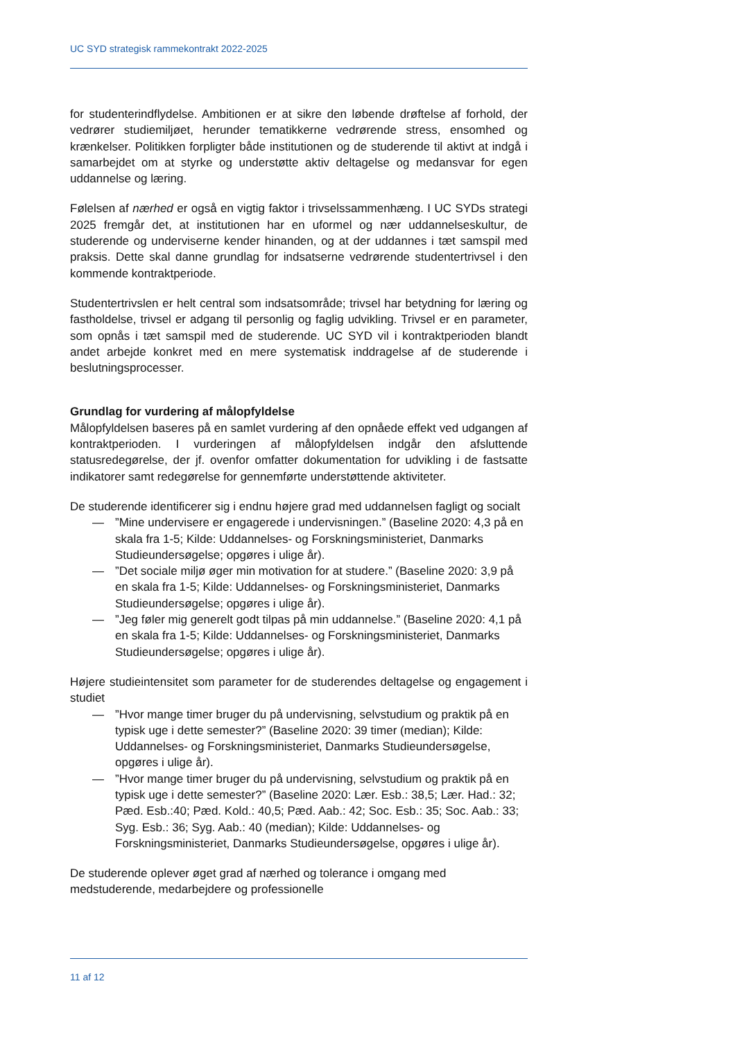UC SYD strategisk rammekontrakt 2022-2025
for studenterindflydelse. Ambitionen er at sikre den løbende drøftelse af forhold, der vedrører studiemiljøet, herunder tematikkerne vedrørende stress, ensomhed og krænkelser. Politikken forpligter både institutionen og de studerende til aktivt at indgå i samarbejdet om at styrke og understøtte aktiv deltagelse og medansvar for egen uddannelse og læring.
Følelsen af nærhed er også en vigtig faktor i trivselssammenhæng. I UC SYDs strategi 2025 fremgår det, at institutionen har en uformel og nær uddannelseskultur, de studerende og underviserne kender hinanden, og at der uddannes i tæt samspil med praksis. Dette skal danne grundlag for indsatserne vedrørende studentertrivsel i den kommende kontraktperiode.
Studentertrivslen er helt central som indsatsområde; trivsel har betydning for læring og fastholdelse, trivsel er adgang til personlig og faglig udvikling. Trivsel er en parameter, som opnås i tæt samspil med de studerende. UC SYD vil i kontraktperioden blandt andet arbejde konkret med en mere systematisk inddragelse af de studerende i beslutningsprocesser.
Grundlag for vurdering af målopfyldelse
Målopfyldelsen baseres på en samlet vurdering af den opnåede effekt ved udgangen af kontraktperioden. I vurderingen af målopfyldelsen indgår den afsluttende statusredegørelse, der jf. ovenfor omfatter dokumentation for udvikling i de fastsatte indikatorer samt redegørelse for gennemførte understøttende aktiviteter.
De studerende identificerer sig i endnu højere grad med uddannelsen fagligt og socialt
—”Mine undervisere er engagerede i undervisningen.” (Baseline 2020: 4,3 på en skala fra 1-5; Kilde: Uddannelses- og Forskningsministeriet, Danmarks Studieundersøgelse; opgøres i ulige år).
—”Det sociale miljø øger min motivation for at studere.” (Baseline 2020: 3,9 på en skala fra 1-5; Kilde: Uddannelses- og Forskningsministeriet, Danmarks Studieundersøgelse; opgøres i ulige år).
—”Jeg føler mig generelt godt tilpas på min uddannelse.” (Baseline 2020: 4,1 på en skala fra 1-5; Kilde: Uddannelses- og Forskningsministeriet, Danmarks Studieundersøgelse; opgøres i ulige år).
Højere studieintensitet som parameter for de studerendes deltagelse og engagement i studiet
—”Hvor mange timer bruger du på undervisning, selvstudium og praktik på en typisk uge i dette semester?” (Baseline 2020: 39 timer (median); Kilde: Uddannelses- og Forskningsministeriet, Danmarks Studieundersøgelse, opgøres i ulige år).
—”Hvor mange timer bruger du på undervisning, selvstudium og praktik på en typisk uge i dette semester?” (Baseline 2020: Lær. Esb.: 38,5; Lær. Had.: 32; Pæd. Esb.:40; Pæd. Kold.: 40,5; Pæd. Aab.: 42; Soc. Esb.: 35; Soc. Aab.: 33; Syg. Esb.: 36; Syg. Aab.: 40 (median); Kilde: Uddannelses- og Forskningsministeriet, Danmarks Studieundersøgelse, opgøres i ulige år).
De studerende oplever øget grad af nærhed og tolerance i omgang med medstuderende, medarbejdere og professionelle
11 af 12